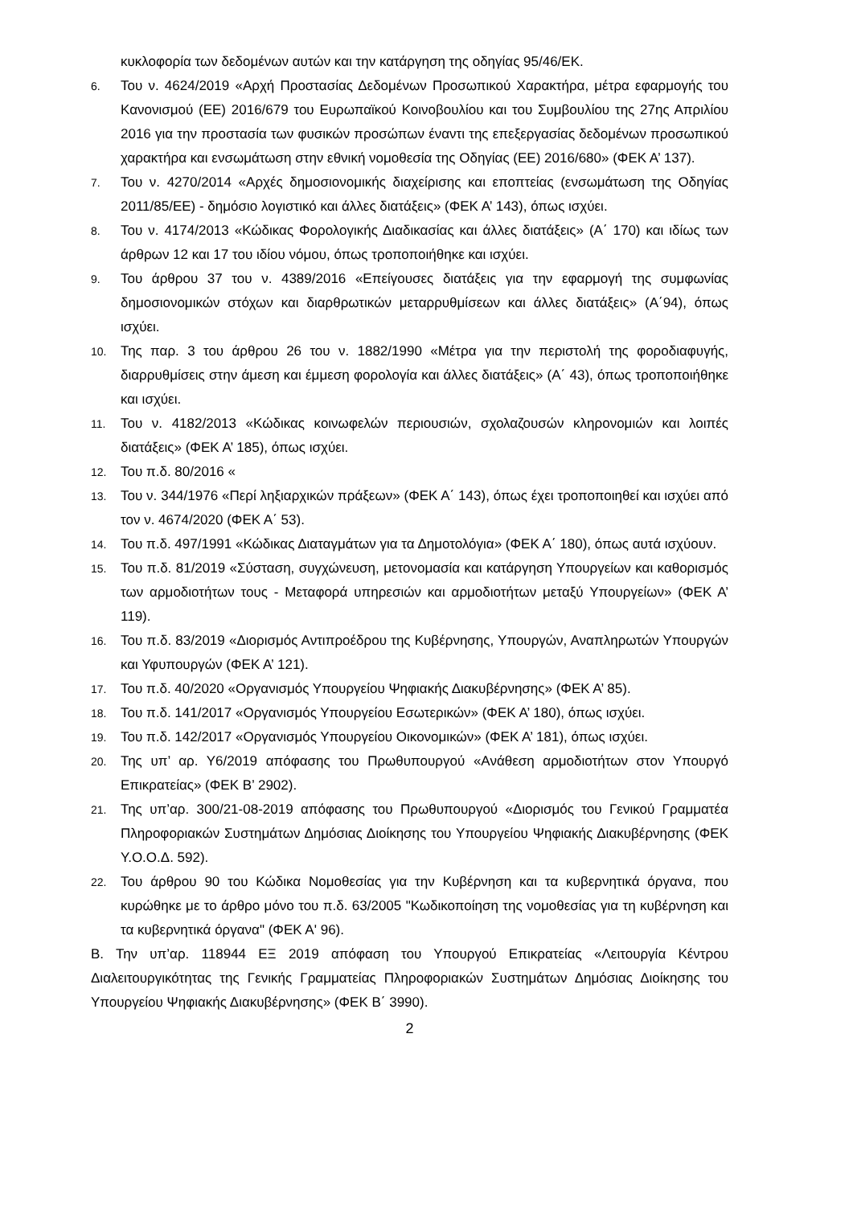κυκλοφορία των δεδομένων αυτών και την κατάργηση της οδηγίας 95/46/ΕΚ.
6. Του ν. 4624/2019 «Αρχή Προστασίας Δεδομένων Προσωπικού Χαρακτήρα, μέτρα εφαρμογής του Κανονισμού (ΕΕ) 2016/679 του Ευρωπαϊκού Κοινοβουλίου και του Συμβουλίου της 27ης Απριλίου 2016 για την προστασία των φυσικών προσώπων έναντι της επεξεργασίας δεδομένων προσωπικού χαρακτήρα και ενσωμάτωση στην εθνική νομοθεσία της Οδηγίας (ΕΕ) 2016/680» (ΦΕΚ Α’ 137).
7. Του ν. 4270/2014 «Αρχές δημοσιονομικής διαχείρισης και εποπτείας (ενσωμάτωση της Οδηγίας 2011/85/ΕΕ) - δημόσιο λογιστικό και άλλες διατάξεις» (ΦΕΚ Α’ 143), όπως ισχύει.
8. Του ν. 4174/2013 «Κώδικας Φορολογικής Διαδικασίας και άλλες διατάξεις» (Α΄ 170) και ιδίως των άρθρων 12 και 17 του ιδίου νόμου, όπως τροποποιήθηκε και ισχύει.
9. Του άρθρου 37 του ν. 4389/2016 «Επείγουσες διατάξεις για την εφαρμογή της συμφωνίας δημοσιονομικών στόχων και διαρθρωτικών μεταρρυθμίσεων και άλλες διατάξεις» (Α΄94), όπως ισχύει.
10. Της παρ. 3 του άρθρου 26 του ν. 1882/1990 «Μέτρα για την περιστολή της φοροδιαφυγής, διαρρυθμίσεις στην άμεση και έμμεση φορολογία και άλλες διατάξεις» (Α΄ 43), όπως τροποποιήθηκε και ισχύει.
11. Του ν. 4182/2013 «Κώδικας κοινωφελών περιουσιών, σχολαζουσών κληρονομιών και λοιπές διατάξεις» (ΦΕΚ Α’ 185), όπως ισχύει.
12. Του π.δ. 80/2016 «
13. Του ν. 344/1976 «Περί ληξιαρχικών πράξεων» (ΦΕΚ Α΄ 143), όπως έχει τροποποιηθεί και ισχύει από τον ν. 4674/2020 (ΦΕΚ Α΄ 53).
14. Του π.δ. 497/1991 «Κώδικας Διαταγμάτων για τα Δημοτολόγια» (ΦΕΚ Α΄ 180), όπως αυτά ισχύουν.
15. Του π.δ. 81/2019 «Σύσταση, συγχώνευση, μετονομασία και κατάργηση Υπουργείων και καθορισμός των αρμοδιοτήτων τους - Μεταφορά υπηρεσιών και αρμοδιοτήτων μεταξύ Υπουργείων» (ΦΕΚ Α’ 119).
16. Του π.δ. 83/2019 «Διορισμός Αντιπροέδρου της Κυβέρνησης, Υπουργών, Αναπληρωτών Υπουργών και Υφυπουργών (ΦΕΚ Α’ 121).
17. Του π.δ. 40/2020 «Οργανισμός Υπουργείου Ψηφιακής Διακυβέρνησης» (ΦΕΚ Α’ 85).
18. Του π.δ. 141/2017 «Οργανισμός Υπουργείου Εσωτερικών» (ΦΕΚ Α’ 180), όπως ισχύει.
19. Του π.δ. 142/2017 «Οργανισμός Υπουργείου Οικονομικών» (ΦΕΚ Α’ 181), όπως ισχύει.
20. Της υπ’ αρ. Υ6/2019 απόφασης του Πρωθυπουργού «Ανάθεση αρμοδιοτήτων στον Υπουργό Επικρατείας» (ΦΕΚ Β’ 2902).
21. Της υπ’αρ. 300/21-08-2019 απόφασης του Πρωθυπουργού «Διορισμός του Γενικού Γραμματέα Πληροφοριακών Συστημάτων Δημόσιας Διοίκησης του Υπουργείου Ψηφιακής Διακυβέρνησης (ΦΕΚ Υ.Ο.Ο.Δ. 592).
22. Του άρθρου 90 του Κώδικα Νομοθεσίας για την Κυβέρνηση και τα κυβερνητικά όργανα, που κυρώθηκε με το άρθρο μόνο του π.δ. 63/2005 "Κωδικοποίηση της νομοθεσίας για τη κυβέρνηση και τα κυβερνητικά όργανα" (ΦΕΚ Α' 96).
Β. Την υπ’αρ. 118944 ΕΞ 2019 απόφαση του Υπουργού Επικρατείας «Λειτουργία Κέντρου Διαλειτουργικότητας της Γενικής Γραμματείας Πληροφοριακών Συστημάτων Δημόσιας Διοίκησης του Υπουργείου Ψηφιακής Διακυβέρνησης» (ΦΕΚ Β΄ 3990).
2